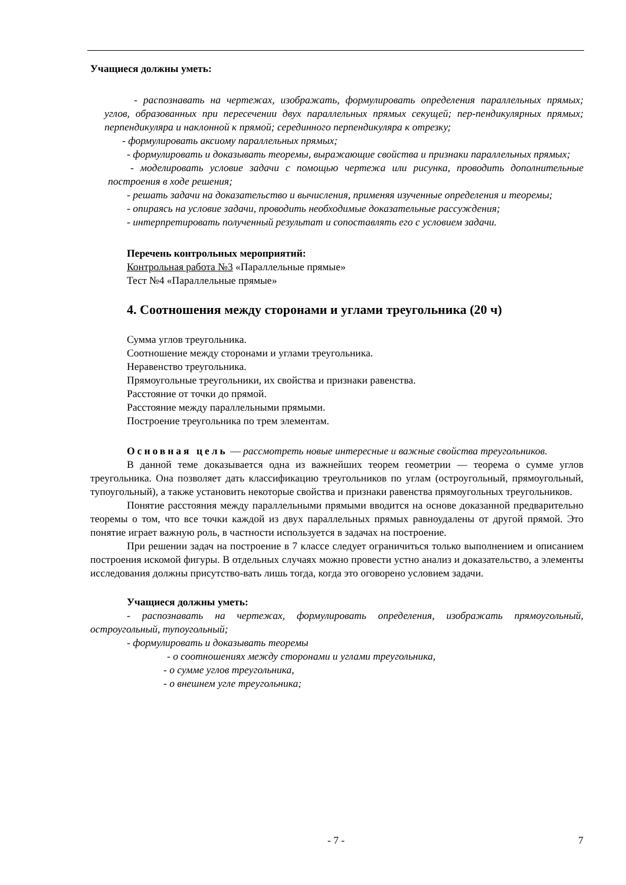Учащиеся должны уметь:
- распознавать на чертежах, изображать, формулировать определения параллельных прямых; углов, образованных при пересечении двух параллельных прямых секущей; пер-пендикулярных прямых; перпендикуляра и наклонной к прямой; серединного перпендикуляра к отрезку;
- формулировать аксиому параллельных прямых;
- формулировать и доказывать теоремы, выражающие свойства и признаки параллельных прямых;
- моделировать условие задачи с помощью чертежа или рисунка, проводить дополнительные построения в ходе решения;
- решать задачи на доказательство и вычисления, применяя изученные определения и теоремы;
- опираясь на условие задачи, проводить необходимые доказательные рассуждения;
- интерпретировать полученный результат и сопоставлять его с условием задачи.
Перечень контрольных мероприятий:
Контрольная работа №3 «Параллельные прямые»
Тест №4 «Параллельные прямые»
4. Соотношения между сторонами и углами треугольника (20 ч)
Сумма углов треугольника.
Соотношение между сторонами и углами треугольника.
Неравенство треугольника.
Прямоугольные треугольники, их свойства и признаки равенства.
Расстояние от точки до прямой.
Расстояние между параллельными прямыми.
Построение треугольника по трем элементам.
Основная цель — рассмотреть новые интересные и важные свойства треугольников.
В данной теме доказывается одна из важнейших теорем геометрии — теорема о сумме углов треугольника. Она позволяет дать классификацию треугольников по углам (остроугольный, прямоугольный, тупоугольный), а также установить некоторые свойства и признаки равенства прямоугольных треугольников.
Понятие расстояния между параллельными прямыми вводится на основе доказанной предварительно теоремы о том, что все точки каждой из двух параллельных прямых равноудалены от другой прямой. Это понятие играет важную роль, в частности используется в задачах на построение.
При решении задач на построение в 7 классе следует ограничиться только выполнением и описанием построения искомой фигуры. В отдельных случаях можно провести устно анализ и доказательство, а элементы исследования должны присутство-вать лишь тогда, когда это оговорено условием задачи.
Учащиеся должны уметь:
- распознавать на чертежах, формулировать определения, изображать прямоугольный, остроугольный, тупоугольный;
- формулировать и доказывать теоремы
- о соотношениях между сторонами и углами треугольника,
- о сумме углов треугольника,
- о внешнем угле треугольника;
- 7 - 7